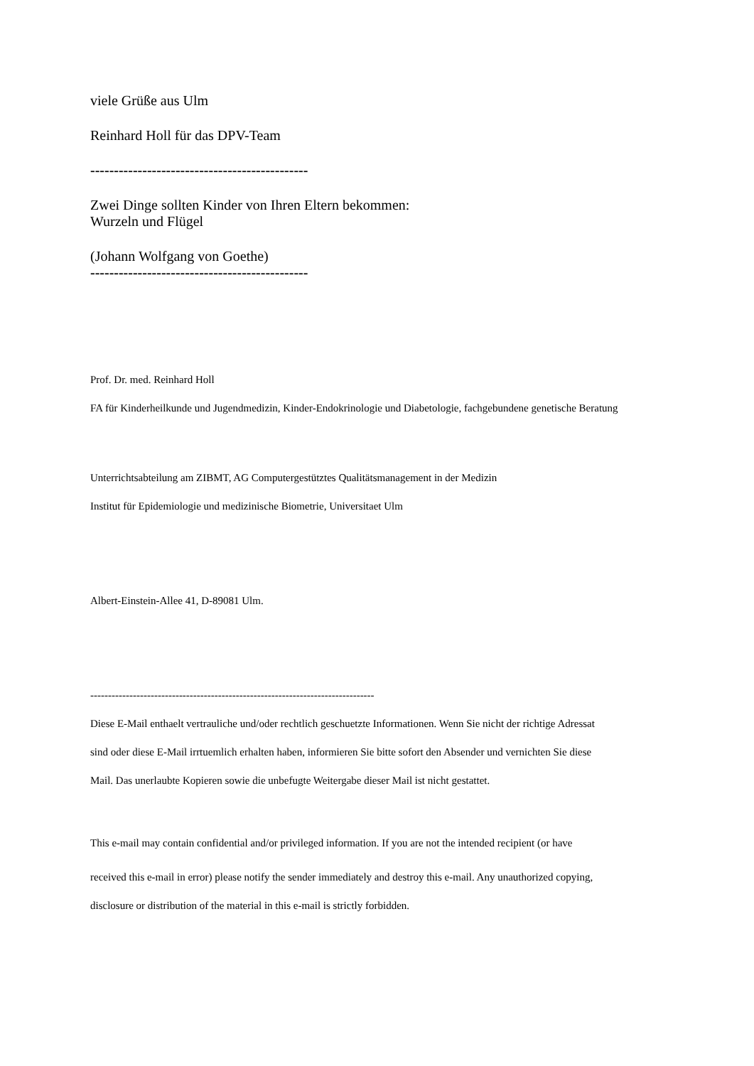viele Grüße aus Ulm
Reinhard Holl für das DPV-Team
----------------------------------------------
Zwei Dinge sollten Kinder von Ihren Eltern bekommen:
Wurzeln und Flügel
(Johann Wolfgang von Goethe)
----------------------------------------------
Prof. Dr. med. Reinhard Holl
FA für Kinderheilkunde und Jugendmedizin, Kinder-Endokrinologie und Diabetologie, fachgebundene genetische Beratung
Unterrichtsabteilung am ZIBMT, AG Computergestütztes Qualitätsmanagement in der Medizin
Institut für Epidemiologie und medizinische Biometrie, Universitaet Ulm
Albert-Einstein-Allee 41, D-89081 Ulm.
--------------------------------------------------------------------------------
Diese E-Mail enthaelt vertrauliche und/oder rechtlich geschuetzte Informationen. Wenn Sie nicht der richtige Adressat
sind oder diese E-Mail irrtuemlich erhalten haben, informieren Sie bitte sofort den Absender und vernichten Sie diese
Mail. Das unerlaubte Kopieren sowie die unbefugte Weitergabe dieser Mail ist nicht gestattet.
This e-mail may contain confidential and/or privileged information. If you are not the intended recipient (or have
received this e-mail in error) please notify the sender immediately and destroy this e-mail. Any unauthorized copying,
disclosure or distribution of the material in this e-mail is strictly forbidden.